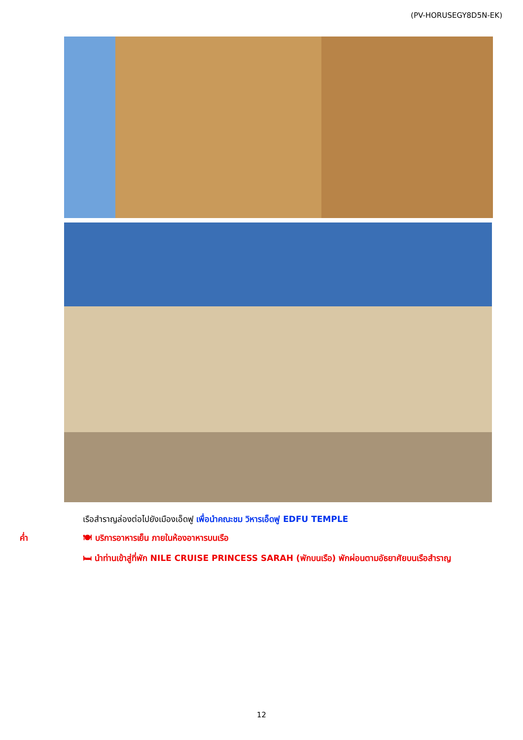(PV-HORUSEGY8D5N-EK)
เรือสำราญล่องต่อไปยังเมืองเอ็ดฟู เพื่อนำคณะชม วิหารเอ็ดฟู EDFU TEMPLE
ค่ำ 🍽 บริการอาหารเย็น ภายในห้องอาหารบนเรือ
🛏 นำท่านเข้าสู่ที่พัก NILE CRUISE PRINCESS SARAH (พักบนเรือ) พักผ่อนตามอัธยาศัยบนเรือสำราญ
12